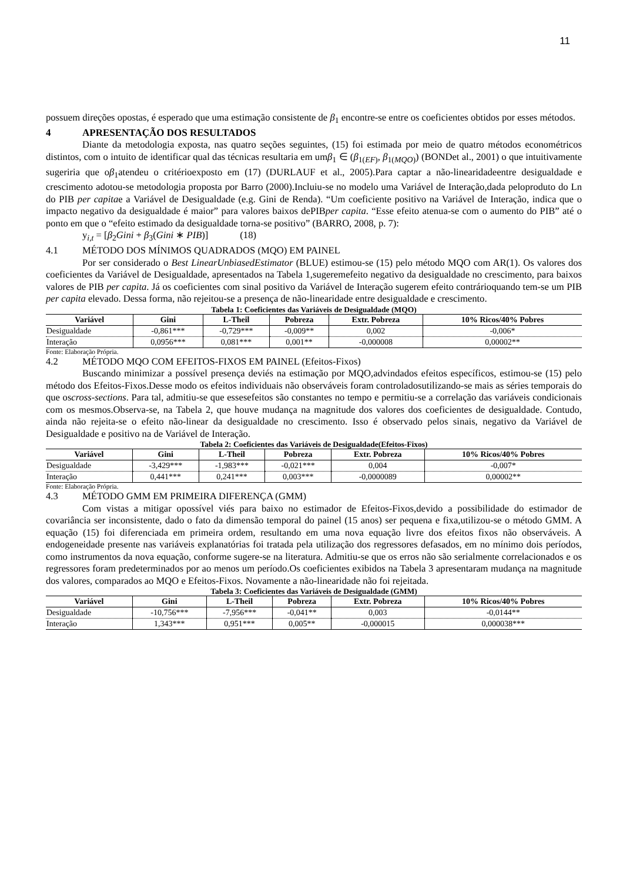11
possuem direções opostas, é esperado que uma estimação consistente de β<sub>1</sub> encontre-se entre os coeficientes obtidos por esses métodos.
4 APRESENTAÇÃO DOS RESULTADOS
Diante da metodologia exposta, nas quatro seções seguintes, (15) foi estimada por meio de quatro métodos econométricos distintos, com o intuito de identificar qual das técnicas resultaria em umβ<sub>1</sub> ∈ (β<sub>1(EF)</sub>, β<sub>1(MQO)</sub>) (BONDet al., 2001) o que intuitivamente sugeriria que oβ<sub>1</sub>atendeu o critérioexposto em (17) (DURLAUF et al., 2005).Para captar a não-linearidadeentre desigualdade e crescimento adotou-se metodologia proposta por Barro (2000).Incluiu-se no modelo uma Variável de Interação,dada peloproduto do Ln do PIB per capitae a Variável de Desigualdade (e.g. Gini de Renda). “Um coeficiente positivo na Variável de Interação, indica que o impacto negativo da desigualdade é maior” para valores baixos dePIBper capita. “Esse efeito atenua-se com o aumento do PIB” até o ponto em que o “efeito estimado da desigualdade torna-se positivo” (BARRO, 2008, p. 7):
y<sub>i,t</sub> = [β<sub>2</sub>Gini + β<sub>3</sub>(Gini ∗ PIB)] (18)
4.1 MÉTODO DOS MÍNIMOS QUADRADOS (MQO) EM PAINEL
Por ser considerado o Best LinearUnbiasedEstimator (BLUE) estimou-se (15) pelo método MQO com AR(1). Os valores dos coeficientes da Variável de Desigualdade, apresentados na Tabela 1,sugeremefeito negativo da desigualdade no crescimento, para baixos valores de PIB per capita. Já os coeficientes com sinal positivo da Variável de Interação sugerem efeito contrárioquando tem-se um PIB per capita elevado. Dessa forma, não rejeitou-se a presença de não-linearidade entre desigualdade e crescimento.
Tabela 1: Coeficientes das Variáveis de Desigualdade (MQO)
| Variável | Gini | L-Theil | Pobreza | Extr. Pobreza | 10% Ricos/40% Pobres |
| --- | --- | --- | --- | --- | --- |
| Desigualdade | -0,861*** | -0,729*** | -0,009** | 0,002 | -0,006* |
| Interação | 0,0956*** | 0,081*** | 0,001** | -0,000008 | 0,00002** |
Fonte: Elaboração Própria.
4.2 MÉTODO MQO COM EFEITOS-FIXOS EM PAINEL (Efeitos-Fixos)
Buscando minimizar a possível presença deviés na estimação por MQO,advindados efeitos específicos, estimou-se (15) pelo método dos Efeitos-Fixos.Desse modo os efeitos individuais não observáveis foram controladosutilizando-se mais as séries temporais do que oscross-sections. Para tal, admitiu-se que essesefeitos são constantes no tempo e permitiu-se a correlação das variáveis condicionais com os mesmos.Observa-se, na Tabela 2, que houve mudança na magnitude dos valores dos coeficientes de desigualdade. Contudo, ainda não rejeita-se o efeito não-linear da desigualdade no crescimento. Isso é observado pelos sinais, negativo da Variável de Desigualdade e positivo na de Variável de Interação.
Tabela 2: Coeficientes das Variáveis de Desigualdade(Efeitos-Fixos)
| Variável | Gini | L-Theil | Pobreza | Extr. Pobreza | 10% Ricos/40% Pobres |
| --- | --- | --- | --- | --- | --- |
| Desigualdade | -3,429*** | -1,983*** | -0,021*** | 0,004 | -0,007* |
| Interação | 0,441*** | 0,241*** | 0,003*** | -0,0000089 | 0,00002** |
Fonte: Elaboração Própria.
4.3 MÉTODO GMM EM PRIMEIRA DIFERENÇA (GMM)
Com vistas a mitigar opossível viés para baixo no estimador de Efeitos-Fixos,devido a possibilidade do estimador de covariância ser inconsistente, dado o fato da dimensão temporal do painel (15 anos) ser pequena e fixa,utilizou-se o método GMM. A equação (15) foi diferenciada em primeira ordem, resultando em uma nova equação livre dos efeitos fixos não observáveis. A endogeneidade presente nas variáveis explanatórias foi tratada pela utilização dos regressores defasados, em no mínimo dois períodos, como instrumentos da nova equação, conforme sugere-se na literatura. Admitiu-se que os erros não são serialmente correlacionados e os regressores foram predeterminados por ao menos um período.Os coeficientes exibidos na Tabela 3 apresentaram mudança na magnitude dos valores, comparados ao MQO e Efeitos-Fixos. Novamente a não-linearidade não foi rejeitada.
Tabela 3: Coeficientes das Variáveis de Desigualdade (GMM)
| Variável | Gini | L-Theil | Pobreza | Extr. Pobreza | 10% Ricos/40% Pobres |
| --- | --- | --- | --- | --- | --- |
| Desigualdade | -10,756*** | -7,956*** | -0,041** | 0,003 | -0,0144** |
| Interação | 1,343*** | 0,951*** | 0,005** | -0,000015 | 0,000038*** |